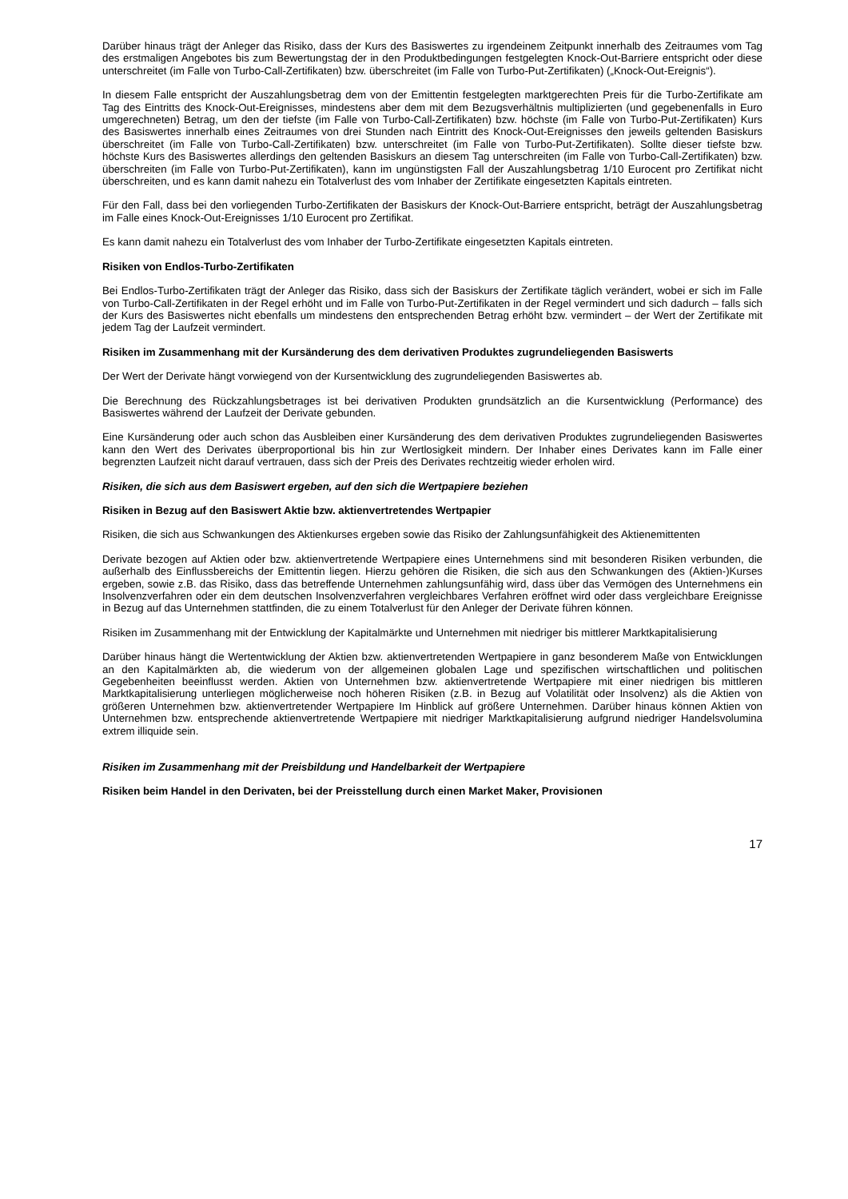Darüber hinaus trägt der Anleger das Risiko, dass der Kurs des Basiswertes zu irgendeinem Zeitpunkt innerhalb des Zeitraumes vom Tag des erstmaligen Angebotes bis zum Bewertungstag der in den Produktbedingungen festgelegten Knock-Out-Barriere entspricht oder diese unterschreitet (im Falle von Turbo-Call-Zertifikaten) bzw. überschreitet (im Falle von Turbo-Put-Zertifikaten) („Knock-Out-Ereignis“).
In diesem Falle entspricht der Auszahlungsbetrag dem von der Emittentin festgelegten marktgerechten Preis für die Turbo-Zertifikate am Tag des Eintritts des Knock-Out-Ereignisses, mindestens aber dem mit dem Bezugsverhältnis multiplizierten (und gegebenenfalls in Euro umgerechneten) Betrag, um den der tiefste (im Falle von Turbo-Call-Zertifikaten) bzw. höchste (im Falle von Turbo-Put-Zertifikaten) Kurs des Basiswertes innerhalb eines Zeitraumes von drei Stunden nach Eintritt des Knock-Out-Ereignisses den jeweils geltenden Basiskurs überschreitet (im Falle von Turbo-Call-Zertifikaten) bzw. unterschreitet (im Falle von Turbo-Put-Zertifikaten). Sollte dieser tiefste bzw. höchste Kurs des Basiswertes allerdings den geltenden Basiskurs an diesem Tag unterschreiten (im Falle von Turbo-Call-Zertifikaten) bzw. überschreiten (im Falle von Turbo-Put-Zertifikaten), kann im ungünstigsten Fall der Auszahlungsbetrag 1/10 Eurocent pro Zertifikat nicht überschreiten, und es kann damit nahezu ein Totalverlust des vom Inhaber der Zertifikate eingesetzten Kapitals eintreten.
Für den Fall, dass bei den vorliegenden Turbo-Zertifikaten der Basiskurs der Knock-Out-Barriere entspricht, beträgt der Auszahlungsbetrag im Falle eines Knock-Out-Ereignisses 1/10 Eurocent pro Zertifikat.
Es kann damit nahezu ein Totalverlust des vom Inhaber der Turbo-Zertifikate eingesetzten Kapitals eintreten.
Risiken von Endlos-Turbo-Zertifikaten
Bei Endlos-Turbo-Zertifikaten trägt der Anleger das Risiko, dass sich der Basiskurs der Zertifikate täglich verändert, wobei er sich im Falle von Turbo-Call-Zertifikaten in der Regel erhöht und im Falle von Turbo-Put-Zertifikaten in der Regel vermindert und sich dadurch – falls sich der Kurs des Basiswertes nicht ebenfalls um mindestens den entsprechenden Betrag erhöht bzw. vermindert – der Wert der Zertifikate mit jedem Tag der Laufzeit vermindert.
Risiken im Zusammenhang mit der Kursänderung des dem derivativen Produktes zugrundeliegenden Basiswerts
Der Wert der Derivate hängt vorwiegend von der Kursentwicklung des zugrundeliegenden Basiswertes ab.
Die Berechnung des Rückzahlungsbetrages ist bei derivativen Produkten grundsätzlich an die Kursentwicklung (Performance) des Basiswertes während der Laufzeit der Derivate gebunden.
Eine Kursänderung oder auch schon das Ausbleiben einer Kursänderung des dem derivativen Produktes zugrundeliegenden Basiswertes kann den Wert des Derivates überproportional bis hin zur Wertlosigkeit mindern. Der Inhaber eines Derivates kann im Falle einer begrenzten Laufzeit nicht darauf vertrauen, dass sich der Preis des Derivates rechtzeitig wieder erholen wird.
Risiken, die sich aus dem Basiswert ergeben, auf den sich die Wertpapiere beziehen
Risiken in Bezug auf den Basiswert Aktie bzw. aktienvertretendes Wertpapier
Risiken, die sich aus Schwankungen des Aktienkurses ergeben sowie das Risiko der Zahlungsunfähigkeit des Aktienemittenten
Derivate bezogen auf Aktien oder bzw. aktienvertretende Wertpapiere eines Unternehmens sind mit besonderen Risiken verbunden, die außerhalb des Einflussbereichs der Emittentin liegen. Hierzu gehören die Risiken, die sich aus den Schwankungen des (Aktien-)Kurses ergeben, sowie z.B. das Risiko, dass das betreffende Unternehmen zahlungsunfähig wird, dass über das Vermögen des Unternehmens ein Insolvenzverfahren oder ein dem deutschen Insolvenzverfahren vergleichbares Verfahren eröffnet wird oder dass vergleichbare Ereignisse in Bezug auf das Unternehmen stattfinden, die zu einem Totalverlust für den Anleger der Derivate führen können.
Risiken im Zusammenhang mit der Entwicklung der Kapitalmärkte und Unternehmen mit niedriger bis mittlerer Marktkapitalisierung
Darüber hinaus hängt die Wertentwicklung der Aktien bzw. aktienvertretenden Wertpapiere in ganz besonderem Maße von Entwicklungen an den Kapitalmärkten ab, die wiederum von der allgemeinen globalen Lage und spezifischen wirtschaftlichen und politischen Gegebenheiten beeinflusst werden. Aktien von Unternehmen bzw. aktienvertretende Wertpapiere mit einer niedrigen bis mittleren Marktkapitalisierung unterliegen möglicherweise noch höheren Risiken (z.B. in Bezug auf Volatilität oder Insolvenz) als die Aktien von größeren Unternehmen bzw. aktienvertretender Wertpapiere Im Hinblick auf größere Unternehmen. Darüber hinaus können Aktien von Unternehmen bzw. entsprechende aktienvertretende Wertpapiere mit niedriger Marktkapitalisierung aufgrund niedriger Handelsvolumina extrem illiquide sein.
Risiken im Zusammenhang mit der Preisbildung und Handelbarkeit der Wertpapiere
Risiken beim Handel in den Derivaten, bei der Preisstellung durch einen Market Maker, Provisionen
17